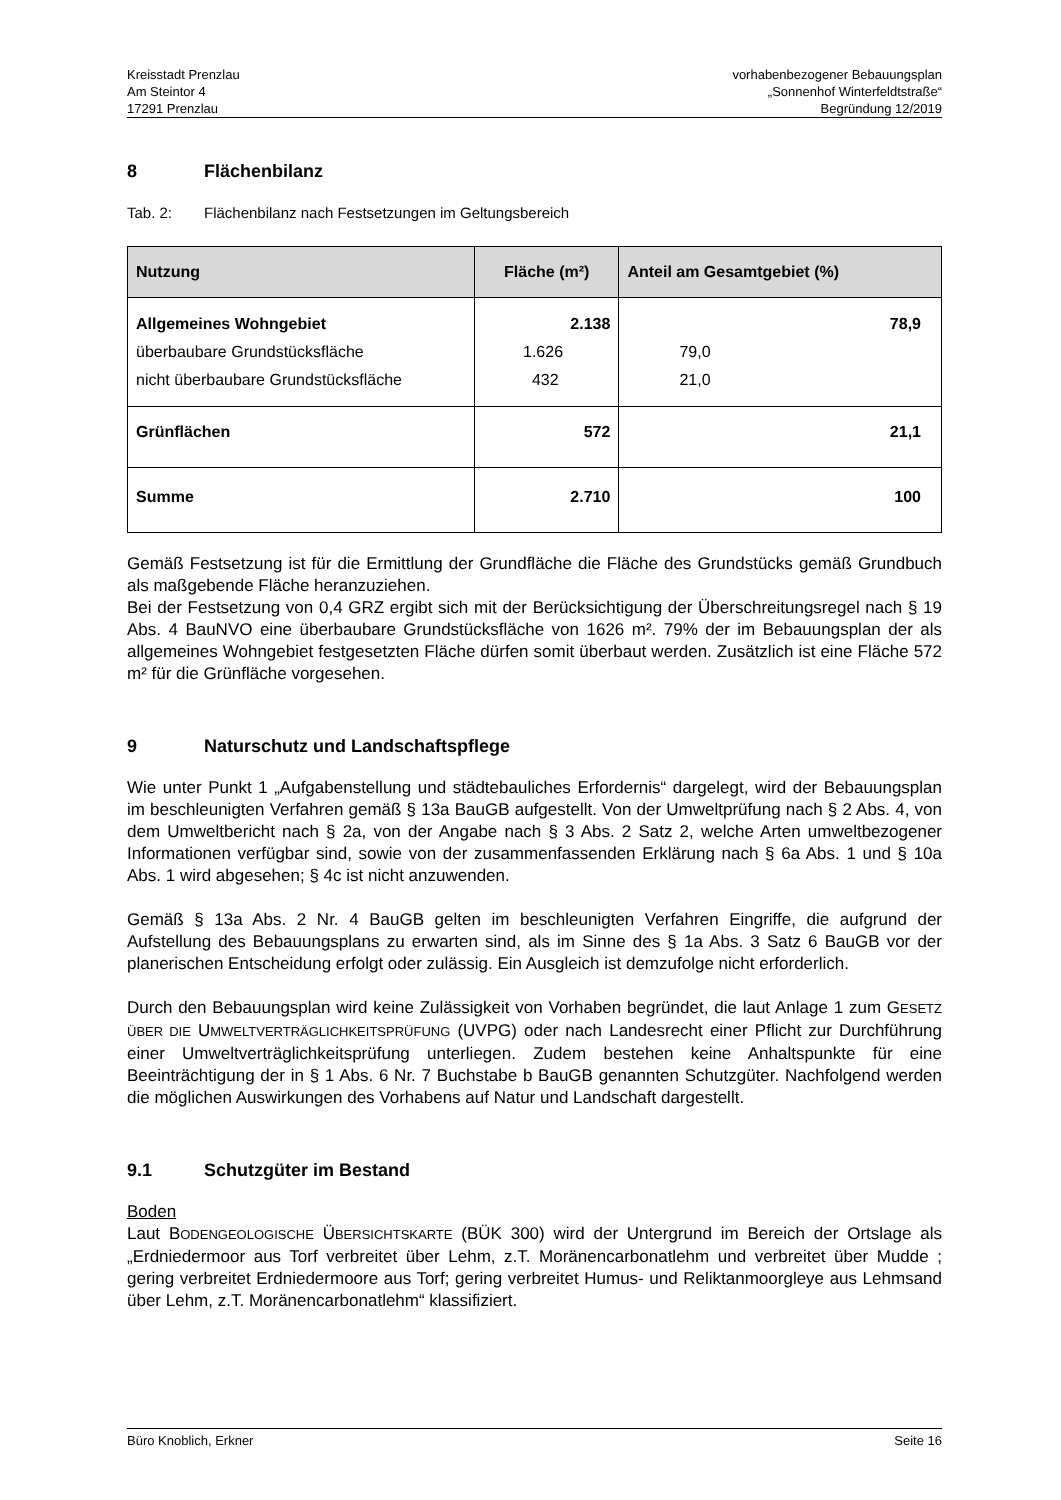Kreisstadt Prenzlau
Am Steintor 4
17291 Prenzlau
vorhabenbezogener Bebauungsplan
„Sonnenhof Winterfeldtstraße“
Begründung 12/2019
8 Flächenbilanz
Tab. 2: Flächenbilanz nach Festsetzungen im Geltungsbereich
| Nutzung | Fläche (m²) | Anteil am Gesamtgebiet (%) |
| --- | --- | --- |
| Allgemeines Wohngebiet überbaubare Grundstücksfläche nicht überbaubare Grundstücksfläche | 2.138 1.626 432 | 78,9 79,0 21,0 |
| Grünflächen | 572 | 21,1 |
| Summe | 2.710 | 100 |
Gemäß Festsetzung ist für die Ermittlung der Grundfläche die Fläche des Grundstücks gemäß Grundbuch als maßgebende Fläche heranzuziehen.
Bei der Festsetzung von 0,4 GRZ ergibt sich mit der Berücksichtigung der Überschreitungsregel nach § 19 Abs. 4 BauNVO eine überbaubare Grundstücksfläche von 1626 m². 79% der im Bebauungsplan der als allgemeines Wohngebiet festgesetzten Fläche dürfen somit überbaut werden. Zusätzlich ist eine Fläche 572 m² für die Grünfläche vorgesehen.
9 Naturschutz und Landschaftspflege
Wie unter Punkt 1 „Aufgabenstellung und städtebauliches Erfordernis“ dargelegt, wird der Bebauungsplan im beschleunigten Verfahren gemäß § 13a BauGB aufgestellt. Von der Umweltprüfung nach § 2 Abs. 4, von dem Umweltbericht nach § 2a, von der Angabe nach § 3 Abs. 2 Satz 2, welche Arten umweltbezogener Informationen verfügbar sind, sowie von der zusammenfassenden Erklärung nach § 6a Abs. 1 und § 10a Abs. 1 wird abgesehen; § 4c ist nicht anzuwenden.
Gemäß § 13a Abs. 2 Nr. 4 BauGB gelten im beschleunigten Verfahren Eingriffe, die aufgrund der Aufstellung des Bebauungsplans zu erwarten sind, als im Sinne des § 1a Abs. 3 Satz 6 BauGB vor der planerischen Entscheidung erfolgt oder zulässig. Ein Ausgleich ist demzufolge nicht erforderlich.
Durch den Bebauungsplan wird keine Zulässigkeit von Vorhaben begründet, die laut Anlage 1 zum GESETZ ÜBER DIE UMWELTVERTRÄGLICHKEITSPRÜFUNG (UVPG) oder nach Landesrecht einer Pflicht zur Durchführung einer Umweltverträglichkeitsprüfung unterliegen. Zudem bestehen keine Anhaltspunkte für eine Beeinträchtigung der in § 1 Abs. 6 Nr. 7 Buchstabe b BauGB genannten Schutzgüter. Nachfolgend werden die möglichen Auswirkungen des Vorhabens auf Natur und Landschaft dargestellt.
9.1 Schutzgüter im Bestand
Boden
Laut BODENGEOLOGISCHE ÜBERSICHTSKARTE (BÜK 300) wird der Untergrund im Bereich der Ortslage als „Erdniedermoor aus Torf verbreitet über Lehm, z.T. Moränencarbonatlehm und verbreitet über Mudde ; gering verbreitet Erdniedermoore aus Torf; gering verbreitet Humus- und Reliktanmoorgleye aus Lehmsand über Lehm, z.T. Moränencarbonatlehm“ klassifiziert.
Büro Knoblich, Erkner Seite 16